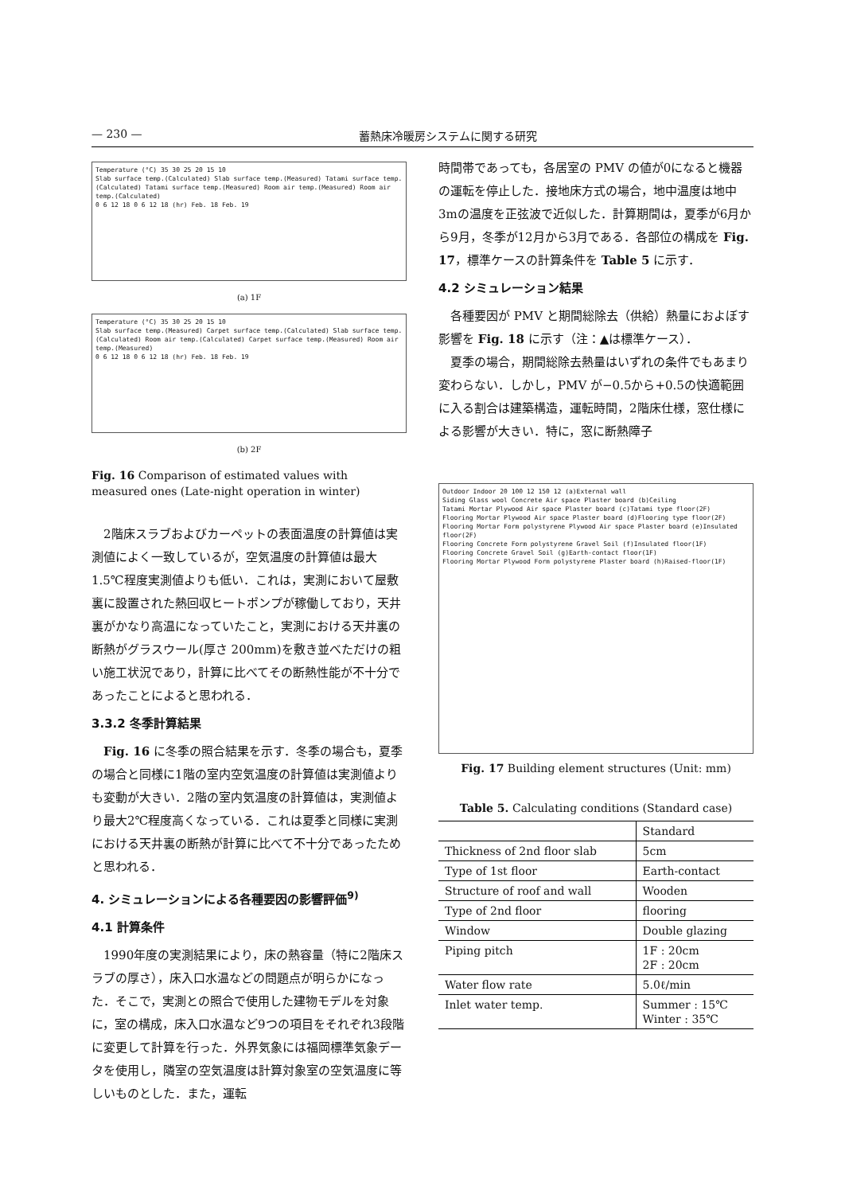— 230 — 蓄熱床冷暖房システムに関する研究
Temperature (°C) 35 30 25 20 15 10
Slab surface temp.(Calculated) Slab surface temp.(Measured) Tatami surface temp.(Calculated) Tatami surface temp.(Measured) Room air temp.(Measured) Room air temp.(Calculated)
0 6 12 18 0 6 12 18 (hr) Feb. 18 Feb. 19
(a) 1F
Temperature (°C) 35 30 25 20 15 10
Slab surface temp.(Measured) Carpet surface temp.(Calculated) Slab surface temp.(Calculated) Room air temp.(Calculated) Carpet surface temp.(Measured) Room air temp.(Measured)
0 6 12 18 0 6 12 18 (hr) Feb. 18 Feb. 19
(b) 2F
Fig. 16 Comparison of estimated values with measured ones (Late-night operation in winter)
2階床スラブおよびカーペットの表面温度の計算値は実測値によく一致しているが，空気温度の計算値は最大1.5℃程度実測値よりも低い．これは，実測において屋敷裏に設置された熱回収ヒートポンプが稼働しており，天井裏がかなり高温になっていたこと，実測における天井裏の断熱がグラスウール(厚さ 200mm)を敷き並べただけの粗い施工状況であり，計算に比べてその断熱性能が不十分であったことによると思われる．
3.3.2 冬季計算結果
Fig. 16 に冬季の照合結果を示す．冬季の場合も，夏季の場合と同様に1階の室内空気温度の計算値は実測値よりも変動が大きい．2階の室内気温度の計算値は，実測値より最大2℃程度高くなっている．これは夏季と同様に実測における天井裏の断熱が計算に比べて不十分であったためと思われる．
4. シミュレーションによる各種要因の影響評価<sup>9)</sup>
4.1 計算条件
1990年度の実測結果により，床の熱容量（特に2階床スラブの厚さ），床入口水温などの問題点が明らかになった．そこで，実測との照合で使用した建物モデルを対象に，室の構成，床入口水温など9つの項目をそれぞれ3段階に変更して計算を行った．外界気象には福岡標準気象データを使用し，隣室の空気温度は計算対象室の空気温度に等しいものとした．また，運転
時間帯であっても，各居室の PMV の値が0になると機器の運転を停止した．接地床方式の場合，地中温度は地中3mの温度を正弦波で近似した．計算期間は，夏季が6月から9月，冬季が12月から3月である．各部位の構成を Fig. 17，標準ケースの計算条件を Table 5 に示す．
4.2 シミュレーション結果
各種要因が PMV と期間総除去（供給）熱量におよぼす影響を Fig. 18 に示す（注：▲は標準ケース）．
夏季の場合，期間総除去熱量はいずれの条件でもあまり変わらない．しかし，PMV が−0.5から+0.5の快適範囲に入る割合は建築構造，運転時間，2階床仕様，窓仕様による影響が大きい．特に，窓に断熱障子
Outdoor Indoor 20 100 12 150 12 (a)External wall
Siding Glass wool Concrete Air space Plaster board (b)Ceiling
Tatami Mortar Plywood Air space Plaster board (c)Tatami type floor(2F)
Flooring Mortar Plywood Air space Plaster board (d)Flooring type floor(2F)
Flooring Mortar Form polystyrene Plywood Air space Plaster board (e)Insulated floor(2F)
Flooring Concrete Form polystyrene Gravel Soil (f)Insulated floor(1F)
Flooring Concrete Gravel Soil (g)Earth-contact floor(1F)
Flooring Mortar Plywood Form polystyrene Plaster board (h)Raised-floor(1F)
Fig. 17 Building element structures (Unit: mm)
Table 5. Calculating conditions (Standard case)
| | Standard |
| --- | --- |
| Thickness of 2nd floor slab | 5cm |
| Type of 1st floor | Earth-contact |
| Structure of roof and wall | Wooden |
| Type of 2nd floor | flooring |
| Window | Double glazing |
| Piping pitch | 1F : 20cm 2F : 20cm |
| Water flow rate | 5.0ℓ/min |
| Inlet water temp. | Summer : 15℃ Winter : 35℃ |